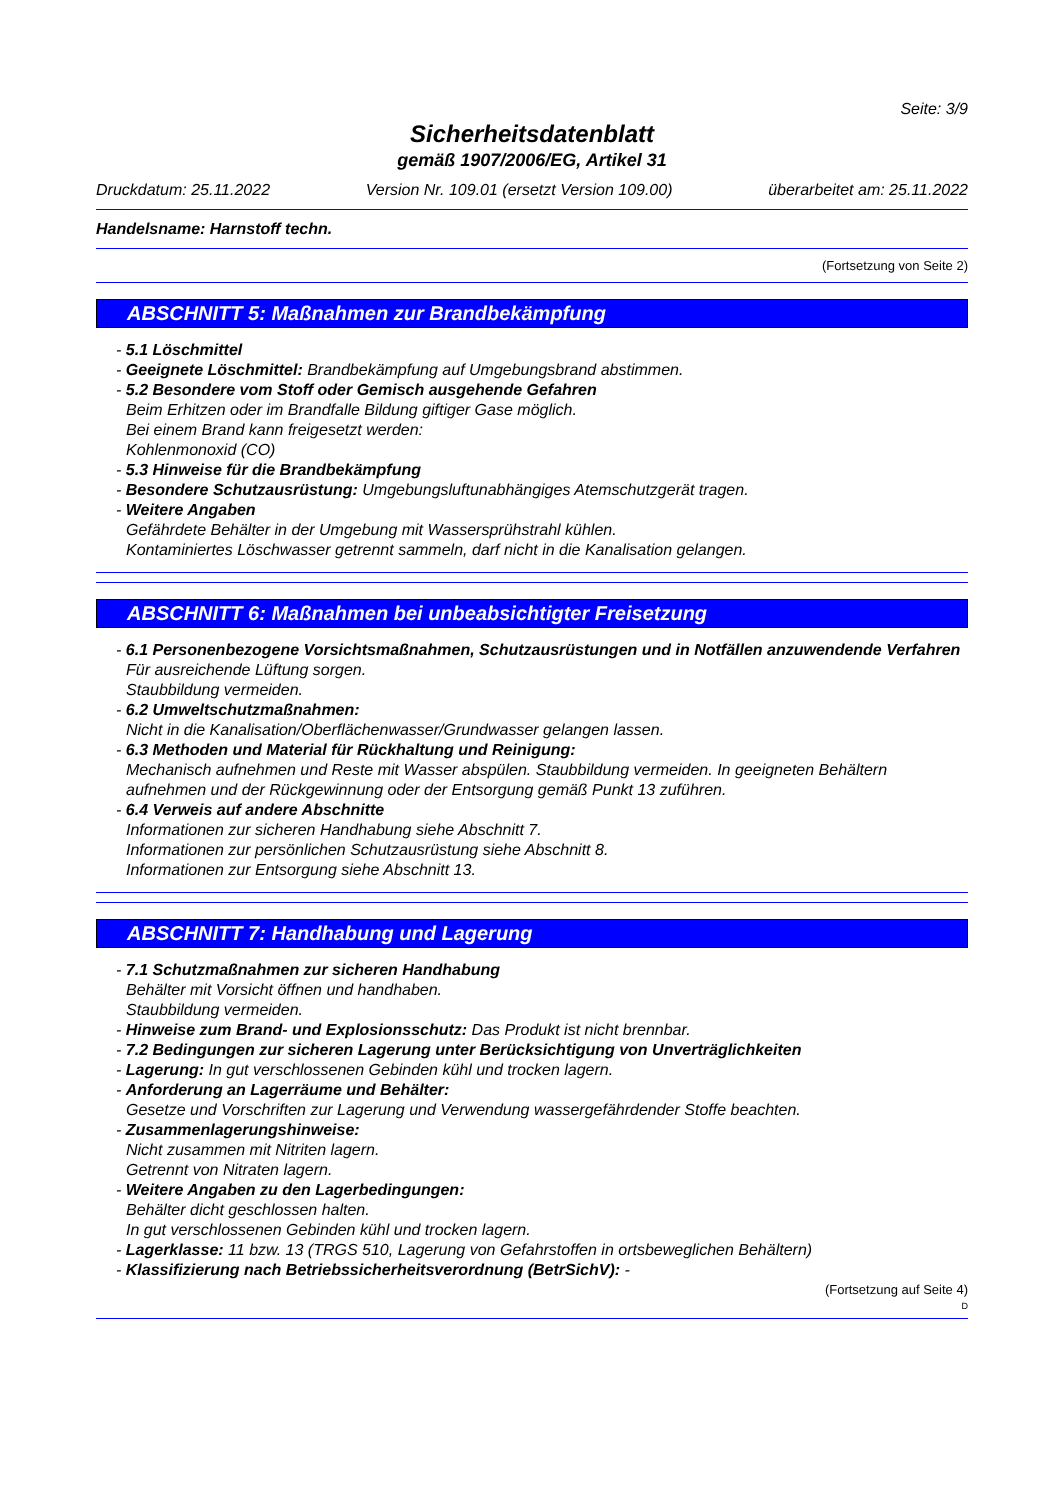Seite: 3/9
Sicherheitsdatenblatt
gemäß 1907/2006/EG, Artikel 31
Druckdatum: 25.11.2022 Version Nr. 109.01 (ersetzt Version 109.00) überarbeitet am: 25.11.2022
Handelsname: Harnstoff techn.
(Fortsetzung von Seite 2)
ABSCHNITT 5: Maßnahmen zur Brandbekämpfung
- 5.1 Löschmittel
- Geeignete Löschmittel: Brandbekämpfung auf Umgebungsbrand abstimmen.
- 5.2 Besondere vom Stoff oder Gemisch ausgehende Gefahren
Beim Erhitzen oder im Brandfalle Bildung giftiger Gase möglich.
Bei einem Brand kann freigesetzt werden:
Kohlenmonoxid (CO)
- 5.3 Hinweise für die Brandbekämpfung
- Besondere Schutzausrüstung: Umgebungsluftunabhängiges Atemschutzgerät tragen.
- Weitere Angaben
Gefährdete Behälter in der Umgebung mit Wassersprühstrahl kühlen.
Kontaminiertes Löschwasser getrennt sammeln, darf nicht in die Kanalisation gelangen.
ABSCHNITT 6: Maßnahmen bei unbeabsichtigter Freisetzung
- 6.1 Personenbezogene Vorsichtsmaßnahmen, Schutzausrüstungen und in Notfällen anzuwendende Verfahren
Für ausreichende Lüftung sorgen.
Staubbildung vermeiden.
- 6.2 Umweltschutzmaßnahmen:
Nicht in die Kanalisation/Oberflächenwasser/Grundwasser gelangen lassen.
- 6.3 Methoden und Material für Rückhaltung und Reinigung:
Mechanisch aufnehmen und Reste mit Wasser abspülen. Staubbildung vermeiden. In geeigneten Behältern aufnehmen und der Rückgewinnung oder der Entsorgung gemäß Punkt 13 zuführen.
- 6.4 Verweis auf andere Abschnitte
Informationen zur sicheren Handhabung siehe Abschnitt 7.
Informationen zur persönlichen Schutzausrüstung siehe Abschnitt 8.
Informationen zur Entsorgung siehe Abschnitt 13.
ABSCHNITT 7: Handhabung und Lagerung
- 7.1 Schutzmaßnahmen zur sicheren Handhabung
Behälter mit Vorsicht öffnen und handhaben.
Staubbildung vermeiden.
- Hinweise zum Brand- und Explosionsschutz: Das Produkt ist nicht brennbar.
- 7.2 Bedingungen zur sicheren Lagerung unter Berücksichtigung von Unverträglichkeiten
- Lagerung: In gut verschlossenen Gebinden kühl und trocken lagern.
- Anforderung an Lagerräume und Behälter:
Gesetze und Vorschriften zur Lagerung und Verwendung wassergefährdender Stoffe beachten.
- Zusammenlagerungshinweise:
Nicht zusammen mit Nitriten lagern.
Getrennt von Nitraten lagern.
- Weitere Angaben zu den Lagerbedingungen:
Behälter dicht geschlossen halten.
In gut verschlossenen Gebinden kühl und trocken lagern.
- Lagerklasse: 11 bzw. 13 (TRGS 510, Lagerung von Gefahrstoffen in ortsbeweglichen Behältern)
- Klassifizierung nach Betriebssicherheitsverordnung (BetrSichV): -
(Fortsetzung auf Seite 4)
D